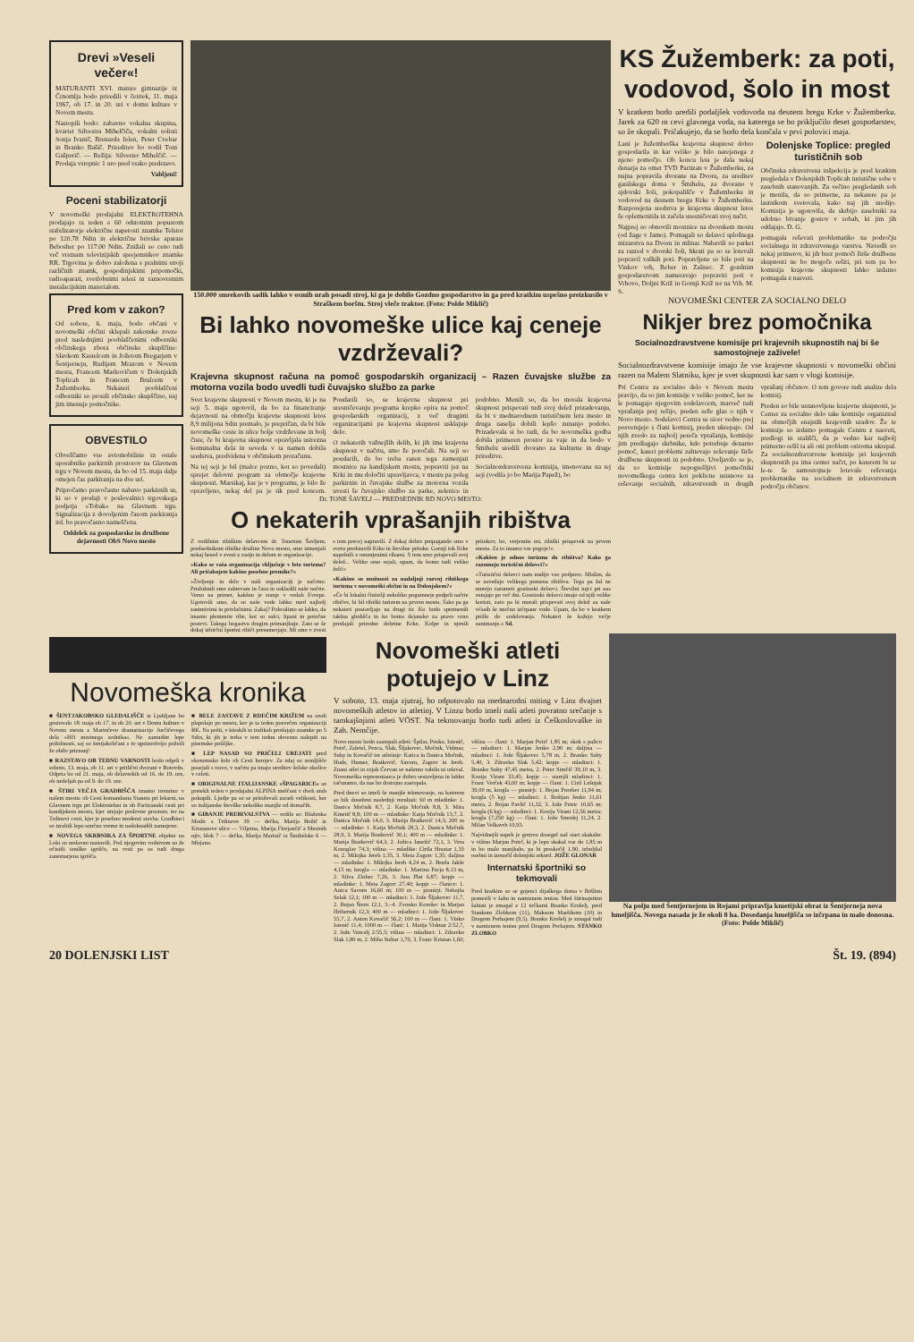Drevi »Veseli večer«!
MATURANTI XVI. mature gimnazije iz Črnomlja bodo priredili v četrtek, 11. maja 1967, ob 17. in 20. uri v domu kulture v Novem mestu.
Nastopili bodo: zabavno vokalna skupina, kvartet Silvestra Mihelčiča, vokalni solisti Sonja Ivanič, Brenarda Jelen, Peter Cvebar in Branko Bašič. Prireditev bo vodil Toni Gašperič. — Režija: Silvester Mihelčič. — Prodaja vstopnic 1 uro pred vsako predstavo.
Vabljeni!
Poceni stabilizatorji
V novomeški prodajalni ELEKTROTEHNA prodajajo ta teden s 60 odstotnim popustom stabilizatorje električne napetosti znamke Telstor po 120.78 Ndin in električne brivske aparate Bebosher po 117.00 Ndin. Znižali so ceno tudi več vrstnam televizijskih sprejemnikov znamke RR. Trgovina je dobro založena s pralnimi stroji različnih znamk, gospodinjskimi pripomočki, radioaparati, svetlobnimi telesi in raznovrstnim instalacijskim materialom.
Pred kom v zakon?
Od sobote, 6. maja, bodo občani v novomeški občini sklepali zakonske zveze pred naslednjimi pooblaščenimi odborniki občinskega zbora občinske skupščine: Slavkom Kastelcem in Jožetom Bregarjem v Šentjerneju, Rudijem Mrazom v Novem mestu, Francem Markovičem v Dolenjskih Toplicah in Francem Brulcem v Žužemberku. Nekateri pooblaščeni odborniki so prosili občinsko skupščino, naj jim imenuje pomočnike.
OBVESTILO
Obveščamo vse avtomobiliste in ostale uporabnike parkirnih prostorov na Glavnem trgu v Novem mestu, da bo od 15. maja dalje omejen čas parkiranja na dve uri.
Pripročamo pravočasno nabavo parkirnih ur, ki so v prodaji v poslovalnici trgovskega podjetja »Tobak« na Glavnem trgu. Signalizacija z dovoljenim časom parkiranja itd. bo pravočasno nameščena.
Oddelek za gospodarske in družbene dejavnosti ObS Novo mesto
150.000 smrekovih sadik lahko v osmih urah posadi stroj, ki ga je dobilo Gozdno gospodarstvo in ga pred kratkim uspešno preizkusilo v Straškem borštu. Stroj vleče traktor. (Foto: Polde Miklič)
Bi lahko novomeške ulice kaj ceneje vzdrževali?
Krajevna skupnost računa na pomoč gospodarskih organizacij – Razen čuvajske službe za motorna vozila bodo uvedli tudi čuvajsko službo za parke
Svet krajevne skupnosti v Novem mestu, ki je na seji 5. maja ugotovil, da bo za financiranje dejavnosti na območju krajevne skupnosti letos 8,9 milijona Sdin premalo, je prepričan, da bi bile novomeške ceste in ulice bolje vzdrževane in bolj čiste, če bi krajevna skupnost opravljala ustrezna komunalna dela in seveda v ta namen dobila sredstva, predvidena v občinskem proračunu.
Na tej seji je bil (malce pozno, kot so povedali) sprejet delovni program za območje krajevne skupnosti. Marsikaj, kar je v programu, je bilo že opravljeno, nekaj del pa je tik pred koncem. Poudarili so, se krajevna skupnost pri uresničevanju programa krepko opira na pomoč gospodarskih organizacij, z več drugimi organizacijami pa krajevna skupnost usklajuje delo.
O nekaterih važnejših delih, ki jih ima krajevna skupnost v načrtu, smo že poročali. Na seji so poudarili, da bo treba razen tega zamenjati mostnice na kandijskem mostu, popraviti jez na Krki in mu določiti upravljavca, v mestu pa poleg parkirnin in čuvajske službe za motorna vozila uvesti še čuvajsko službo za parke, zelenice in podobno. Menili so, da bo morala krajevna skupnost prispevati tudi svoj delež prizadevanju, da bi v mednarodnem turističnem letu mesto in druga naselja dobili lepšo zunanjo podobo. Prizadevala si bo tudi, da bo novomeška godba dobila primeren prostor za vaje in da bodo v Šmihelu uredili dvorano za kulturne in druge prireditve.
Socialnozdravstvena komisija, imenovana na tej seji (vodila jo bo Marija Papež), bo
Dr. TONE ŠAVELJ — PREDSEDNIK RD NOVO MESTO:
O nekaterih vprašanjih ribištva
Z vodilnim ribiškim delavcem dr. Tonetom Šavljem, predsednikom ribiške družine Novo mesto, smo izmenjali nekaj besed v zvezi z rastjo in delom te organizacije.
»Kako se vaša organizacija vključuje v leto turizma? Ali pričakujete kakšne posebne premike?«
»Življenje in delo v naši organizaciji je načrtno. Prisluhnili smo zahtevam in času in uskladili naše načrte. Vemo na primer, kakšno je stanje v vodah Evrope. Ugotovili smo, da so naše vode lahko med najbolj zanimivimi in privlačnimi. Zakaj? Pohvalimo se lahko, da imamo plemenite ribe, kot so sulci, lipani in potočne postrvi. Takega bogastva drugim primanjkuje. Zato se še dokaj izbirčni športni ribiči preusmerjajo. Mi smo v zvezi s tem precej napravili. Z dokaj dobro propagando smo v svetu predstavili Krko in številne pritoke. Gornji tok Krke napolnili z omenjenimi ribami. S tem smo prispevali svoj delež... Veliko smo sejali, upam, da bomo tudi veliko želi!«
»Kakšne so možnosti za nadaljnji razvoj ribiškega turizma v novomeški občini in na Dolenjskem?«
»Če bi lokalni činitelji nekoliko pogumneje podprli načrte ribičev, bi bil ribiški turizem na prvem mestu. Tako pa ga nekateri postavljajo na drugi tir. Ko bodo spremenili takšna gledišča in ko bomo dejansko za pravo ceno prodajali prirodne dobrine Krke, Kolpe in njenih pritokov, bo, verjemite mi, ribiški prispevek na prvem mestu. Za to imamo vse pogoje!«
»Kakšen je odnos turizma do ribištva? Kako ga razumejo turistični delavci?«
»Turistični delavci nam nudijo vso podporo. Mislim, da se zavedajo velikega pomena ribištva. Tega pa žal ne morejo razumeti gostinski delavci. Številni tujci pri nas ostajajo po več dni. Gostinski delavci imajo od njih velike koristi, zato pa bi morali prispevati svoj delež za naše včasih še močno izčrpane vode. Upam, da bo v kratkem prišlo do sodelovanja. Nekateri še kažejo večje zanimanje.« Sd.
KS Žužemberk: za poti, vodovod, šolo in most
V kratkem bodo uredili podaljšek vodovoda na desnem bregu Krke v Žužemberku. Jarek za 620 m cevi glavnega voda, na katerega se bo priključilo deset gospodarstev, so že skopali. Pričakujejo, da se bodo dela končala v prvi polovici maja.
Lani je žužemberška krajevna skupnost dobro gospodarila in kar veliko je bilo narejenega z njeno pomočjo. Ob koncu leta je dala nekaj denarja za omet TVD Partizan v Žužemberku, za nujna popravila dvorane na Dvoru, za ureditev gasilskega doma v Šmihelu, za dvorano v ajdovski šoli, pokopališče v Žužemberku in vodovod na desnem bregu Krke v Žužemberku. Razporejena sredstva je krajevna skupnost letos še oplemenitila in začela uresničevati svoj načrt.
Najprej so obnovili mostnice na dvorskem mostu (od žage v Jamo). Pomagali so delavci splošnega mizarstva na Dvoru in mlinar. Nabavili so parket za razred v dvorski šoli, hkrati pa so se lotevali popravil vaških poti. Popravljene so bile poti na Vinkov vrh, Reber in Zalisec. Z gozdnim gospodarstvom nameravajo popraviti poti v Vrhovo, Doljni Križ in Gornji Križ ter na Vrh. M. S.
Dolenjske Toplice: pregled turističnih sob
Občinska zdravstvena inšpekcija je pred kratkim pregledala v Dolenjskih Toplicah turistične sobe v zasebnih stanovanjih. Za večino pregledanih sob je menila, da so primerne, za nekatere pa je lastnikom svetovala, kako naj jih uredijo. Komisija je ugotovila, da skrbijo zasebniki za udobno bivanje gostov v sobah, ki jim jih oddajajo. D. G.
pomagala reševati problematiko na področju socialnega in zdravstvenega varstva. Navedli so nekaj primerov, ki jih brez pomoči širše družbene skupnosti ne bo mogoče rešiti, pri tem pa bo komisija krajevne skupnosti lahko izdatno pomagala z nasveti.
NOVOMEŠKI CENTER ZA SOCIALNO DELO
Nikjer brez pomočnika
Socialnozdravstvene komisije pri krajevnih skupnostih naj bi še samostojneje zaživele!
Socialnozdravstvene komisije imajo že vse krajevne skupnosti v novomeški občini razen na Malem Slatniku, kjer je svet skupnosti kar sam v vlogi komisije.
Pri Centru za socialno delo v Novem mestu pravijo, da so jim komisije v veliko pomoč, ker ne le pomagajo njegovim sodelavcem, marveč tudi vprašanja prej rešijo, preden seže glas o njih v Novo mesto. Sodelavci Centra se sicer vedno prej posvetujejo s člani komisij, preden ukrepajo. Od njih zvedo za najbolj pereča vprašanja, komisije jim predlagajo skrbnike, kdo potrebuje denarno pomoč, kateri problemi zahtevajo reševanje širše družbene skupnosti in podobno. Uveljavilo se je, da so komisije nepogrešljivi pomočniki novomeškega centra kot poklicne ustanove za reševanje socialnih, zdravstvenih in drugih vprašanj občanov. O tem govore tudi analize dela komisij.
Preden so bile ustanovljene krajevne skupnosti, je Center za socialno delo take komisije organiziral na območjih enajstih krajevnih uradov. Že te komisije so izdatno pomagale Centru z nasveti, predlogi in stališči, da je vedno kar najbolj primerno rešil ta ali oni problem oziroma ukrepal. Za socialnozdravstvene komisije pri krajevnih skupnostih pa ima center načrt, po katerem bi se le-te še samostojneje lotevale reševanja problematike na socialnem in zdravstvenem področju občanov.
Novomeška kronika
■ ŠENTJAKOBSKO GLEDALIŠČE iz Ljubljane bo gostovalo 18. maja ob 17. in ob 20. uri v Domu kulture v Novem mestu z Marinčevo dramatizacijo Jurčičevega dela »Hči mestnega sodnika«. Ne zamudite lepe priložnosti, saj so šentjakobčani s to uprizoritvijo požeili že obilo priznanj!
■ RAZSTAVO OB TEDNU VARNOSTI bodo odprli v soboto, 13. maja, ob 11. uri v pritlični dvorani v Rotovžu. Odprta bo od 21. maja, ob delavnikih od 16. do 19. ure, ob nedeljah pa od 9. do 19. ure.
■ ŠTIRI VEČJA GRADBIŠČA imamo trenutno v našem mestu: ob Cesti komandanta Staneta pri lekarni, na Glavnem trgu pri Elektrotehni in ob Partizanski cesti pri kandijskem mostu, kjer urejajo poslovne prostore, ter na Trdinovi cesti, kjer je posebno moderni stavba. Gradbinci so izrabili lepo sončno vreme in nadoknadili zamujeno.
■ NOVEGA SKRBNIKA ZA ŠPORTNE objekte na Loki so nedavno nastavili. Pod njegovim vodstvom so že očistili teniško igrišče, na vrsti pa so tudi druga zanemarjena igrišča.
■ BELE ZASTAVE Z RDEČIM KRIŽEM na sredi plapolajo po mestu, ker je ta teden posvečen organizaciji RK. Na pošti, v kioskih in trafikah prodajajo znamke po 5 Sdin, ki jih je treba v tem tednu obvezno nalepiti na pisemske pošiljke.
■ LEP NASAD SO PRIČELI UREJATI pred ekonomsko šolo ob Cesti herojev. Za zdaj so zemljišče posejali s travo, v načrtu pa imajo ureditev šolske okolice v celoti.
■ ORIGINALNE ITALIJANSKE »ŠPAGARICE« so pretekli teden v prodajalni ALPINA meščani v dveh urah pokupili. Ljudje pa so se pritoževali zaradi velikosti, ker so italijanske številke nekoliko manjše od domačih.
■ GIBANJE PREBIVALSTVA — rodile so: Blaženka Modic s Trdinove 39 — dečka, Marija Božič iz Kristanove ulice — Viljema, Marija Florjančič z Mestnih njiv, blok 7 — dečka, Marija Marinič iz Šmihelske 6 — Mirjano.
Novomeški atleti potujejo v Linz
V soboto, 13. maja zjutraj, bo odpotovalo na mednarodni miting v Linz dvajset novomeških atletov in atletinj. V Linzu bodo imeli naši atleti povratno srečanje s tamkajšnjimi atleti VÖST. Na tekmovanju bodo tudi atleti iz Češkoslovaške in Zah. Nemčije.
Novo mesto bodo zastopali atleti: Špilar, Penko, Istenič, Potrč, Zaletel, Penca, Slak, Šljakovec, Močnik, Vidmar, Suhy in Kovačič ter atletinje: Katica in Danica Močnik, Hude, Humer, Bratkovič, Savorn, Zagorc in Jereb. Znani atlet in rojak Červan se našemu vabilu ni odzval. Novomeška reprezentanca je dobro sestavljena in lahko računamo, da nas bo dostojno zastopala.
Pred dnevi so imeli še manjše tekmovanje, na katerem so bili doseženi naslednji rezultati: 60 m mladinke: 1. Danica Močnik 8,7, 2. Katja Močnik 8,8, 3. Mira Kmetič 8,8; 100 m — mladinke: Katja Močnik 13,7, 2. Danica Močnik 14,0, 3. Marija Bratkovič 14,5; 200 m — mladinke: 1. Katja Močnik 28,3, 2. Danica Močnik 28,9, 3. Marija Bratkovič 30,1; 400 m — mladinke: 1. Marija Bratkovič 64,3, 2. Jožica Janežič 72,1, 3. Vera Kozoglav 74,3; višina — mladike: Cirila Hrastar 1,35 m, 2. Milojka Jereb 1,35, 3. Meta Zagorc 1,35; daljina — mladinke: 1. Milojka Jereb 4,24 m, 2. Breda Jakše 4,15 m; krogla — mladinke: 1. Martina Pacja 8,13 m, 2. Silva Zlobec 7,26, 3. Ana Plut 6,87; kopje — mladinke: 1. Meta Zagorc 27,40; kopje — članice: 1. Anica Savorn 16,60 m; 100 m — pionirji: Nebojša Selak 12,1; 100 m — mladinci: 1. Jože Šljakovec 11,7, 2. Bojan Štern 12,1, 3.–4. Zvonko Korošec in Marjan Hribernik 12,3; 400 m — mladinci: 1. Jože Šljakovec 55,7, 2. Anton Kovačič 56,2; 100 m — člani: 1. Vinko Istenič 11,4; 1000 m — člani: 1. Matija Vidmar 2:52,7, 2. Jože Vencelj 2:55,5; višina — mladinci: 1. Zdravko Slak 1,80 m, 2. Miha Suštar 1,70, 3. Franc Kristan 1,60; višina — člani: 1. Marjan Potrč 1,85 m; skok s palico — mladinci: 1. Marjan Jenko 2,90 m; daljina — mladinci: 1. Jože Šljakovec 5,78 m, 2. Branko Suhy 5,40, 3. Zdravko Slak 5,42; kopje — mladinci: 1. Branko Suhy 47,45 metra, 2. Peter Simčič 39,10 m, 3. Kostja Virant 33,45; kopje — starejši mladinci: 1. Franc Verček 43,00 m; kopje — člani: 1. Ciril Lešnjak 39,00 m, krogla — pionirji: 1. Bojan Poreber 11,94 m; krogla (5 kg) — mladinci: 1. Boštjan Jenko 11,61 metra, 2. Bojan Pavlič 11,32, 3. Jože Petric 10,65 m; krogla (6 kg) — mladinci: 1. Kostja Virant 12,56 metra; krogla (7,250 kg) — člani: 1. Jože Smodej 11,24, 2. Milan Velkavrh 10,93.
Najvidnejši uspeh je gotovo dosegel naš stari skakalec v višino Marjan Potrč, ki je lepo skakal vse do 1,85 m in bo malo manjkalo, pa bi preskočil 1,90, izboljšal osebni in izenačil dolenjski rekord. JOŽE GLONAR
Internatski športniki so tekmovali
Pred kratkim so se gojenci dijaškega doma v Bršlinu pomerili v šahu in namiznem tenisu. Med štirinajstimi šahisti je zmagal z 12 točkami Branko Krošelj, pred Stankom Zlobkom (11), Maksom Maršikom (10) in Dragom Perhajem (9,5). Branko Krošelj je zmagal tudi v namiznem tenisu pred Dragom Perhajem. STANKO ZLOBKO
Na polju med Šentjernejem in Rojami pripravlja kmetijski obrat iz Šentjerneja nova hmeljišča. Novega nasada je že okoli 8 ha. Dosedanja hmeljišča so izčrpana in malo donosna. (Foto: Polde Miklič)
20 DOLENJSKI LIST Št. 19. (894)